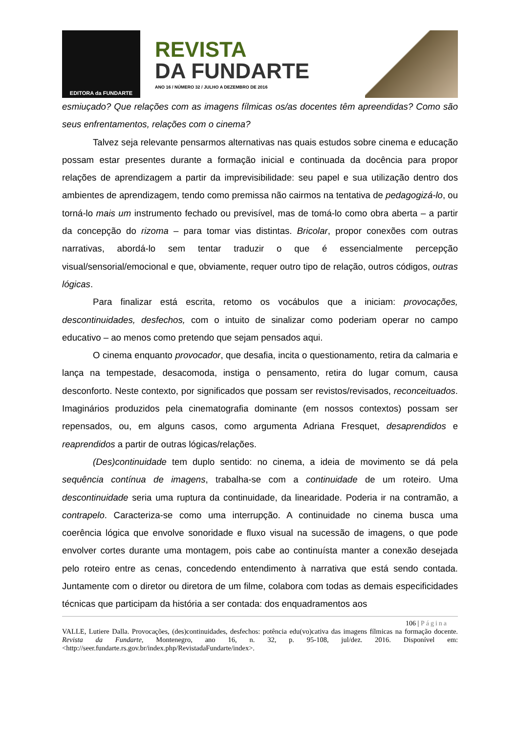EDITORA da FUNDARTE
REVISTA
DA FUNDARTE
ANO 16 / NÚMERO 32 / JULHO A DEZEMBRO DE 2016
esmiuçado? Que relações com as imagens fílmicas os/as docentes têm apreendidas? Como são seus enfrentamentos, relações com o cinema?
Talvez seja relevante pensarmos alternativas nas quais estudos sobre cinema e educação possam estar presentes durante a formação inicial e continuada da docência para propor relações de aprendizagem a partir da imprevisibilidade: seu papel e sua utilização dentro dos ambientes de aprendizagem, tendo como premissa não cairmos na tentativa de pedagogizá-lo, ou torná-lo mais um instrumento fechado ou previsível, mas de tomá-lo como obra aberta – a partir da concepção do rizoma – para tomar vias distintas. Bricolar, propor conexões com outras narrativas, abordá-lo sem tentar traduzir o que é essencialmente percepção visual/sensorial/emocional e que, obviamente, requer outro tipo de relação, outros códigos, outras lógicas.
Para finalizar está escrita, retomo os vocábulos que a iniciam: provocações, descontinuidades, desfechos, com o intuito de sinalizar como poderiam operar no campo educativo – ao menos como pretendo que sejam pensados aqui.
O cinema enquanto provocador, que desafia, incita o questionamento, retira da calmaria e lança na tempestade, desacomoda, instiga o pensamento, retira do lugar comum, causa desconforto. Neste contexto, por significados que possam ser revistos/revisados, reconceituados. Imaginários produzidos pela cinematografia dominante (em nossos contextos) possam ser repensados, ou, em alguns casos, como argumenta Adriana Fresquet, desaprendidos e reaprendidos a partir de outras lógicas/relações.
(Des)continuidade tem duplo sentido: no cinema, a ideia de movimento se dá pela sequência contínua de imagens, trabalha-se com a continuidade de um roteiro. Uma descontinuidade seria uma ruptura da continuidade, da linearidade. Poderia ir na contramão, a contrapelo. Caracteriza-se como uma interrupção. A continuidade no cinema busca uma coerência lógica que envolve sonoridade e fluxo visual na sucessão de imagens, o que pode envolver cortes durante uma montagem, pois cabe ao continuísta manter a conexão desejada pelo roteiro entre as cenas, concedendo entendimento à narrativa que está sendo contada. Juntamente com o diretor ou diretora de um filme, colabora com todas as demais especificidades técnicas que participam da história a ser contada: dos enquadramentos aos
106 | Página
VALLE, Lutiere Dalla. Provocações, (des)continuidades, desfechos: potência edu(vo)cativa das imagens fílmicas na formação docente. Revista da Fundarte, Montenegro, ano 16, n. 32, p. 95-108, jul/dez. 2016. Disponível em: <http://seer.fundarte.rs.gov.br/index.php/RevistadaFundarte/index>.